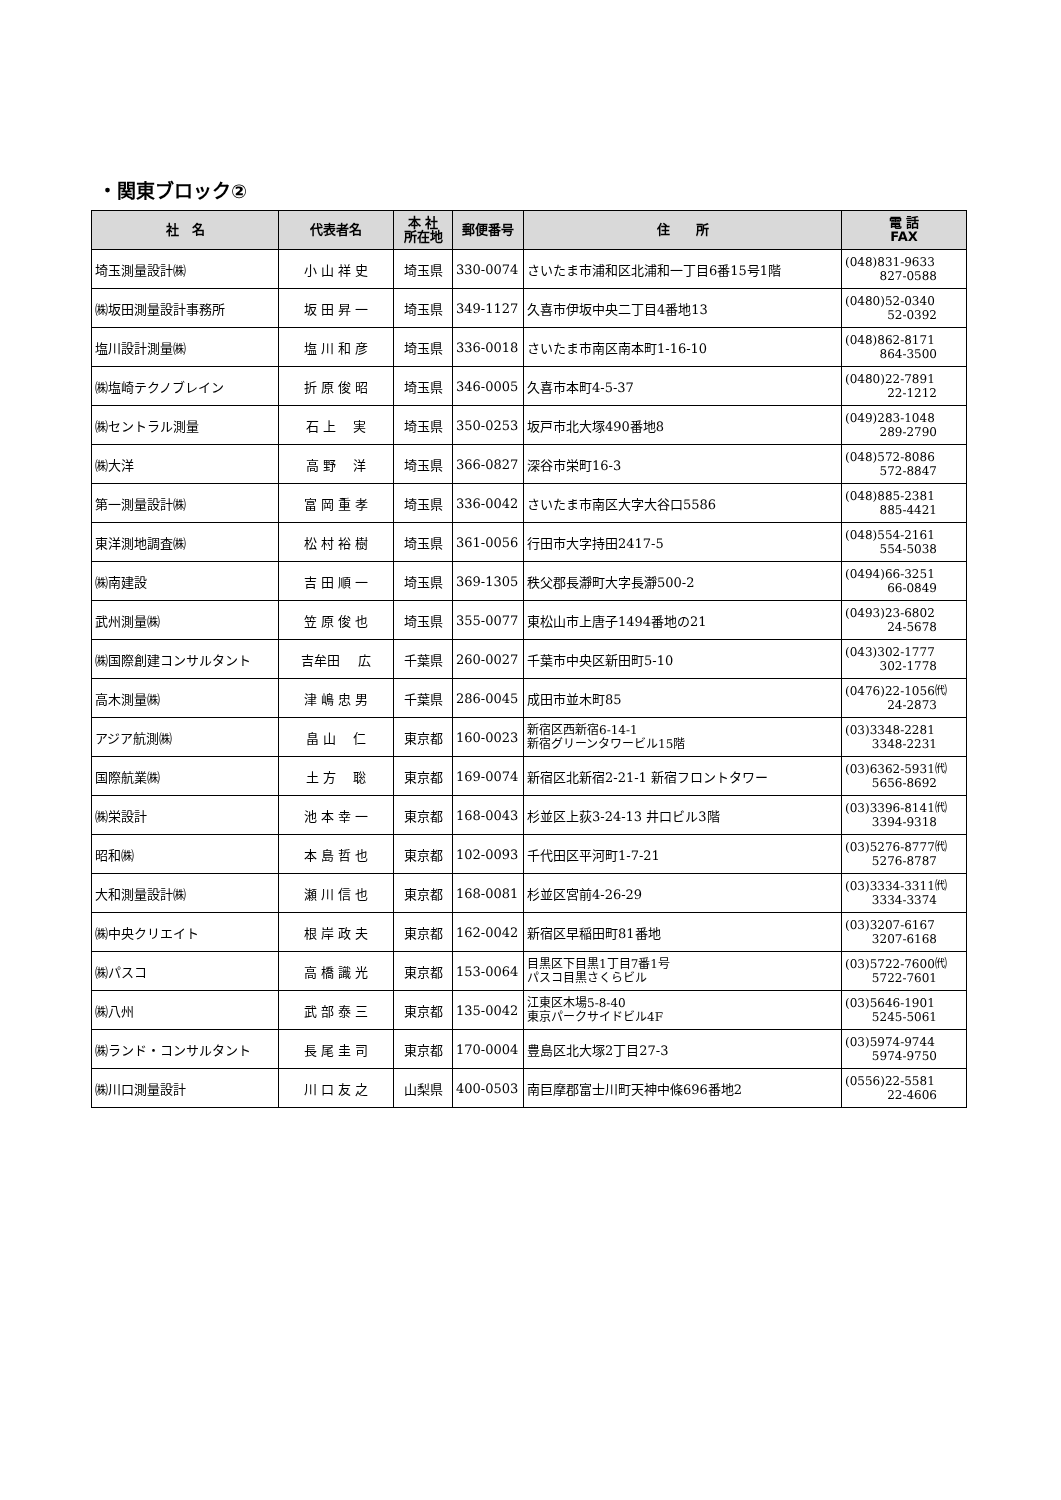・関東ブロック②
| 社 名 | 代表者名 | 本 社 所在地 | 郵便番号 | 住 所 | 電 話 FAX |
| --- | --- | --- | --- | --- | --- |
| 埼玉測量設計㈱ | 小 山 祥 史 | 埼玉県 | 330-0074 | さいたま市浦和区北浦和一丁目6番15号1階 | (048)831-9633 827-0588 |
| ㈱坂田測量設計事務所 | 坂 田 昇 一 | 埼玉県 | 349-1127 | 久喜市伊坂中央二丁目4番地13 | (0480)52-0340 52-0392 |
| 塩川設計測量㈱ | 塩 川 和 彦 | 埼玉県 | 336-0018 | さいたま市南区南本町1-16-10 | (048)862-8171 864-3500 |
| ㈱塩崎テクノブレイン | 折 原 俊 昭 | 埼玉県 | 346-0005 | 久喜市本町4-5-37 | (0480)22-7891 22-1212 |
| ㈱セントラル測量 | 石 上 実 | 埼玉県 | 350-0253 | 坂戸市北大塚490番地8 | (049)283-1048 289-2790 |
| ㈱大洋 | 高 野 洋 | 埼玉県 | 366-0827 | 深谷市栄町16-3 | (048)572-8086 572-8847 |
| 第一測量設計㈱ | 富 岡 重 孝 | 埼玉県 | 336-0042 | さいたま市南区大字大谷口5586 | (048)885-2381 885-4421 |
| 東洋測地調査㈱ | 松 村 裕 樹 | 埼玉県 | 361-0056 | 行田市大字持田2417-5 | (048)554-2161 554-5038 |
| ㈱南建設 | 吉 田 順 一 | 埼玉県 | 369-1305 | 秩父郡長瀞町大字長瀞500-2 | (0494)66-3251 66-0849 |
| 武州測量㈱ | 笠 原 俊 也 | 埼玉県 | 355-0077 | 東松山市上唐子1494番地の21 | (0493)23-6802 24-5678 |
| ㈱国際創建コンサルタント | 吉牟田 広 | 千葉県 | 260-0027 | 千葉市中央区新田町5-10 | (043)302-1777 302-1778 |
| 高木測量㈱ | 津 嶋 忠 男 | 千葉県 | 286-0045 | 成田市並木町85 | (0476)22-1056㈹ 24-2873 |
| アジア航測㈱ | 畠 山 仁 | 東京都 | 160-0023 | 新宿区西新宿6-14-1 新宿グリーンタワービル15階 | (03)3348-2281 3348-2231 |
| 国際航業㈱ | 土 方 聡 | 東京都 | 169-0074 | 新宿区北新宿2-21-1 新宿フロントタワー | (03)6362-5931㈹ 5656-8692 |
| ㈱栄設計 | 池 本 幸 一 | 東京都 | 168-0043 | 杉並区上荻3-24-13 井口ビル3階 | (03)3396-8141㈹ 3394-9318 |
| 昭和㈱ | 本 島 哲 也 | 東京都 | 102-0093 | 千代田区平河町1-7-21 | (03)5276-8777㈹ 5276-8787 |
| 大和測量設計㈱ | 瀬 川 信 也 | 東京都 | 168-0081 | 杉並区宮前4-26-29 | (03)3334-3311㈹ 3334-3374 |
| ㈱中央クリエイト | 根 岸 政 夫 | 東京都 | 162-0042 | 新宿区早稲田町81番地 | (03)3207-6167 3207-6168 |
| ㈱パスコ | 高 橋 識 光 | 東京都 | 153-0064 | 目黒区下目黒1丁目7番1号 パスコ目黒さくらビル | (03)5722-7600㈹ 5722-7601 |
| ㈱八州 | 武 部 泰 三 | 東京都 | 135-0042 | 江東区木場5-8-40 東京パークサイドビル4F | (03)5646-1901 5245-5061 |
| ㈱ランド・コンサルタント | 長 尾 圭 司 | 東京都 | 170-0004 | 豊島区北大塚2丁目27-3 | (03)5974-9744 5974-9750 |
| ㈱川口測量設計 | 川 口 友 之 | 山梨県 | 400-0503 | 南巨摩郡富士川町天神中條696番地2 | (0556)22-5581 22-4606 |